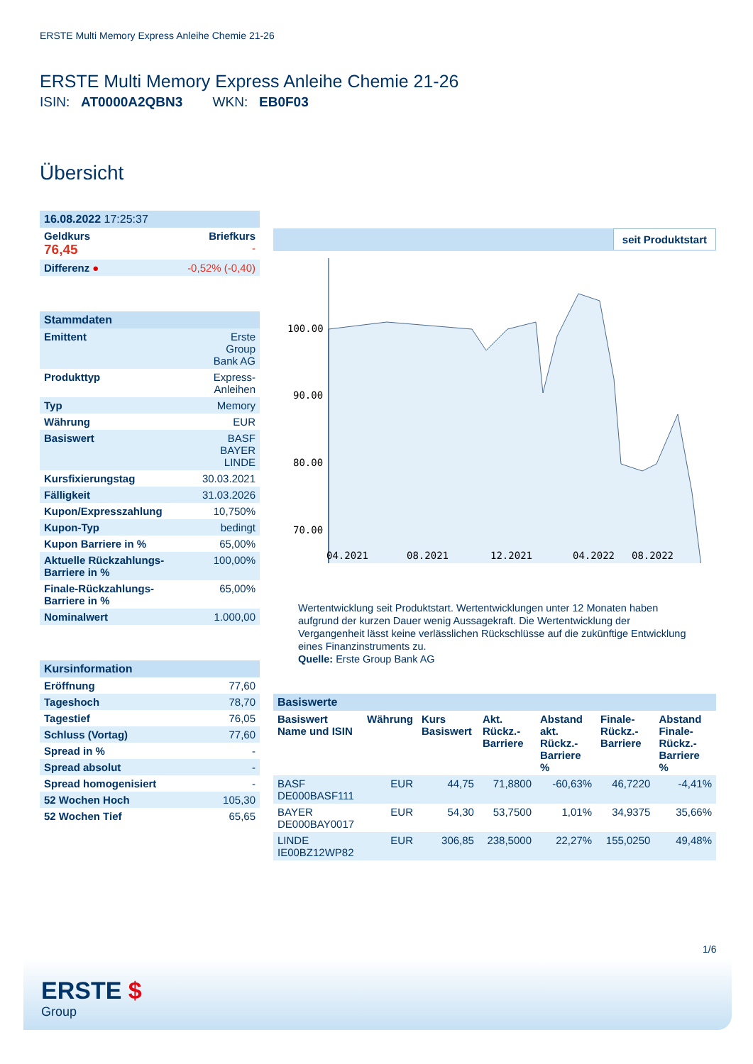ERSTE Multi Memory Express Anleihe Chemie 21-26
ERSTE Multi Memory Express Anleihe Chemie 21-26
ISIN: AT0000A2QBN3 WKN: EB0F03
Übersicht
| 16.08.2022 17:25:37 | |
| Geldkurs 76,45 | Briefkurs - |
| Differenz ● | -0,52% (-0,40) |
| Stammdaten | |
| Emittent | Erste Group Bank AG |
| Produkttyp | Express- Anleihen |
| Typ | Memory |
| Währung | EUR |
| Basiswert | BASF BAYER LINDE |
| Kursfixierungstag | 30.03.2021 |
| Fälligkeit | 31.03.2026 |
| Kupon/Expresszahlung | 10,750% |
| Kupon-Typ | bedingt |
| Kupon Barriere in % | 65,00% |
| Aktuelle Rückzahlungs-Barriere in % | 100,00% |
| Finale-Rückzahlungs-Barriere in % | 65,00% |
| Nominalwert | 1.000,00 |
| Kursinformation | |
| Eröffnung | 77,60 |
| Tageshoch | 78,70 |
| Tagestief | 76,05 |
| Schluss (Vortag) | 77,60 |
| Spread in % | - |
| Spread absolut | - |
| Spread homogenisiert | - |
| 52 Wochen Hoch | 105,30 |
| 52 Wochen Tief | 65,65 |
seit Produktstart
100.00
90.00
80.00
70.00
04.2021
08.2021
12.2021
04.2022
08.2022
Wertentwicklung seit Produktstart. Wertentwicklungen unter 12 Monaten haben aufgrund der kurzen Dauer wenig Aussagekraft. Die Wertentwicklung der Vergangenheit lässt keine verlässlichen Rückschlüsse auf die zukünftige Entwicklung eines Finanzinstruments zu.
Quelle: Erste Group Bank AG
| Basiswerte | | | | | | |
| Basiswert Name und ISIN | Währung | Kurs Basiswert | Akt. Rückz.-Barriere | Abstand akt. Rückz.-Barriere % | Finale-Rückz.-Barriere | Abstand Finale-Rückz.-Barriere % |
| BASF DE000BASF111 | EUR | 44,75 | 71,8800 | -60,63% | 46,7220 | -4,41% |
| BAYER DE000BAY0017 | EUR | 54,30 | 53,7500 | 1,01% | 34,9375 | 35,66% |
| LINDE IE00BZ12WP82 | EUR | 306,85 | 238,5000 | 22,27% | 155,0250 | 49,48% |
1/6
ERSTE $
Group